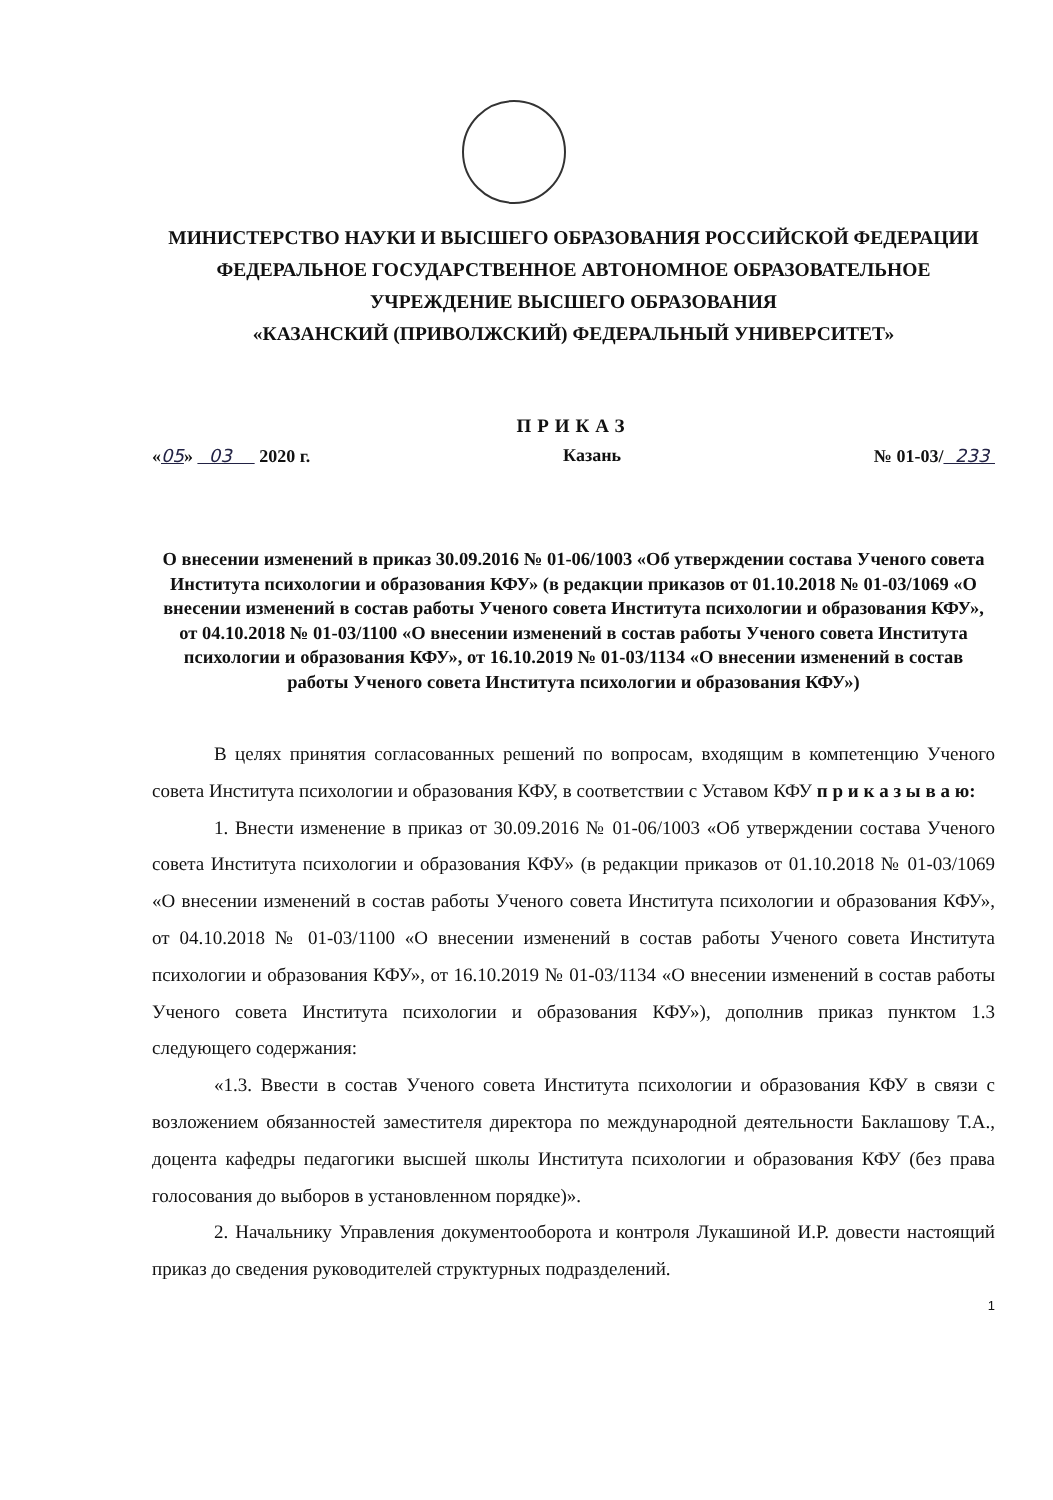МИНИСТЕРСТВО НАУКИ И ВЫСШЕГО ОБРАЗОВАНИЯ РОССИЙСКОЙ ФЕДЕРАЦИИ
ФЕДЕРАЛЬНОЕ ГОСУДАРСТВЕННОЕ АВТОНОМНОЕ ОБРАЗОВАТЕЛЬНОЕ
УЧРЕЖДЕНИЕ ВЫСШЕГО ОБРАЗОВАНИЯ
«КАЗАНСКИЙ (ПРИВОЛЖСКИЙ) ФЕДЕРАЛЬНЫЙ УНИВЕРСИТЕТ»
ПРИКАЗ
«05» 03 2020 г. Казань № 01-03/ 233
О внесении изменений в приказ 30.09.2016 № 01-06/1003 «Об утверждении состава Ученого совета Института психологии и образования КФУ» (в редакции приказов от 01.10.2018 № 01-03/1069 «О внесении изменений в состав работы Ученого совета Института психологии и образования КФУ», от 04.10.2018 № 01-03/1100 «О внесении изменений в состав работы Ученого совета Института психологии и образования КФУ», от 16.10.2019 № 01-03/1134 «О внесении изменений в состав работы Ученого совета Института психологии и образования КФУ»)
В целях принятия согласованных решений по вопросам, входящим в компетенцию Ученого совета Института психологии и образования КФУ, в соответствии с Уставом КФУ п р и к а з ы в а ю:
1. Внести изменение в приказ от 30.09.2016 № 01-06/1003 «Об утверждении состава Ученого совета Института психологии и образования КФУ» (в редакции приказов от 01.10.2018 № 01-03/1069 «О внесении изменений в состав работы Ученого совета Института психологии и образования КФУ», от 04.10.2018 № 01-03/1100 «О внесении изменений в состав работы Ученого совета Института психологии и образования КФУ», от 16.10.2019 № 01-03/1134 «О внесении изменений в состав работы Ученого совета Института психологии и образования КФУ»), дополнив приказ пунктом 1.3 следующего содержания:
«1.3. Ввести в состав Ученого совета Института психологии и образования КФУ в связи с возложением обязанностей заместителя директора по международной деятельности Баклашову Т.А., доцента кафедры педагогики высшей школы Института психологии и образования КФУ (без права голосования до выборов в установленном порядке)».
2. Начальнику Управления документооборота и контроля Лукашиной И.Р. довести настоящий приказ до сведения руководителей структурных подразделений.
1